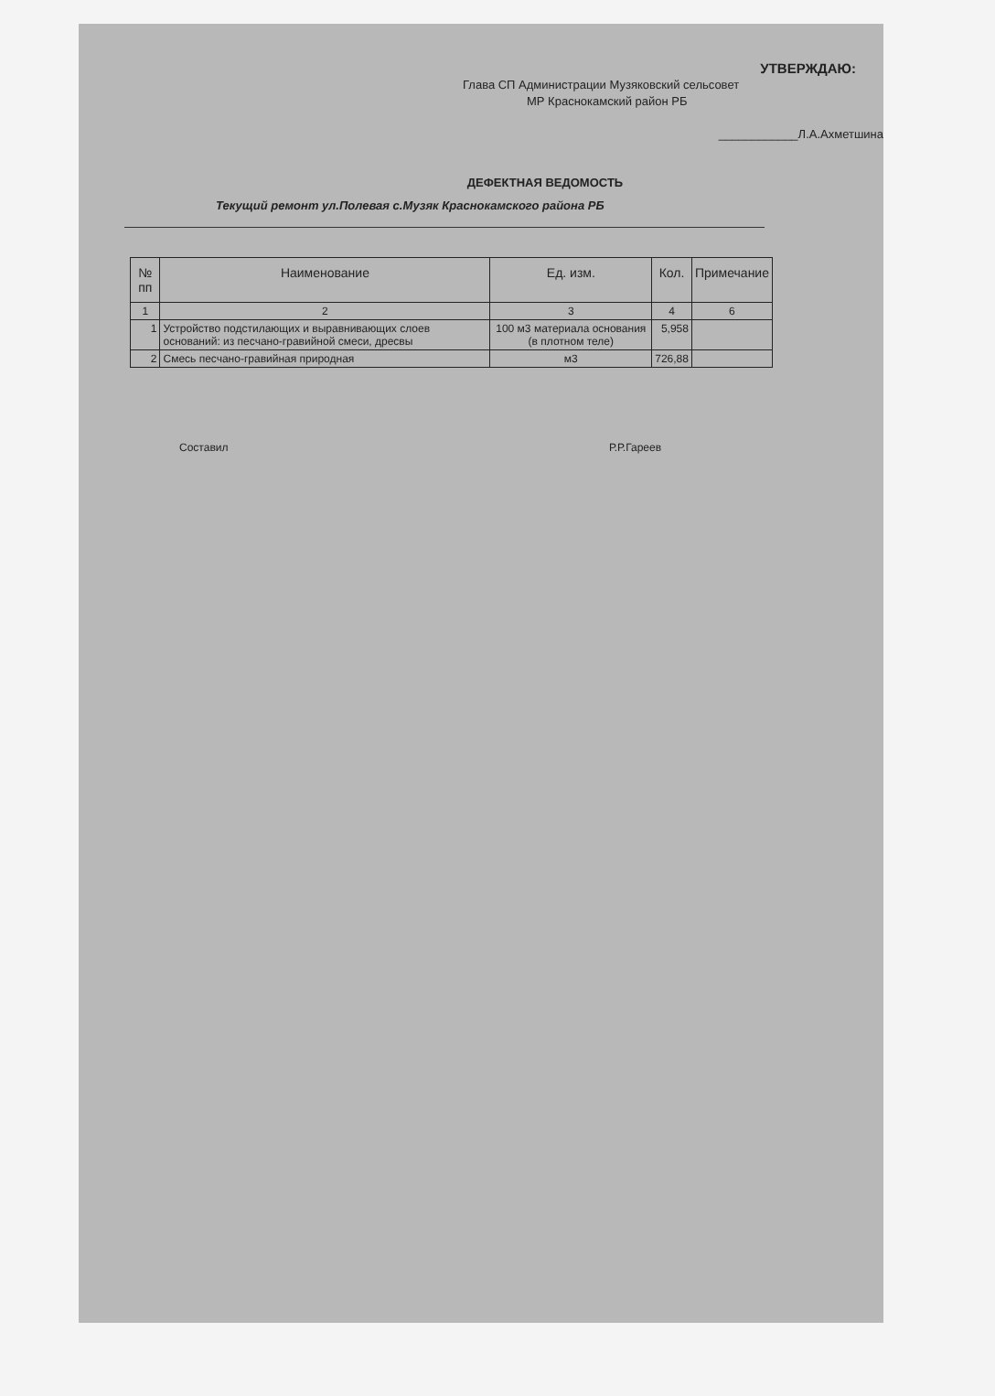УТВЕРЖДАЮ:
Глава СП Администрации Музяковский сельсовет
МР Краснокамский район РБ
____________Л.А.Ахметшина
ДЕФЕКТНАЯ ВЕДОМОСТЬ
Текущий ремонт ул.Полевая с.Музяк Краснокамского района РБ
| № пп | Наименование | Ед. изм. | Кол. | Примечание |
| --- | --- | --- | --- | --- |
| 1 | 2 | 3 | 4 | 6 |
| 1 | Устройство подстилающих и выравнивающих слоев оснований: из песчано-гравийной смеси, дресвы | 100 м3 материала основания (в плотном теле) | 5,958 | |
| 2 | Смесь песчано-гравийная природная | м3 | 726,88 | |
Составил Р.Р.Гареев